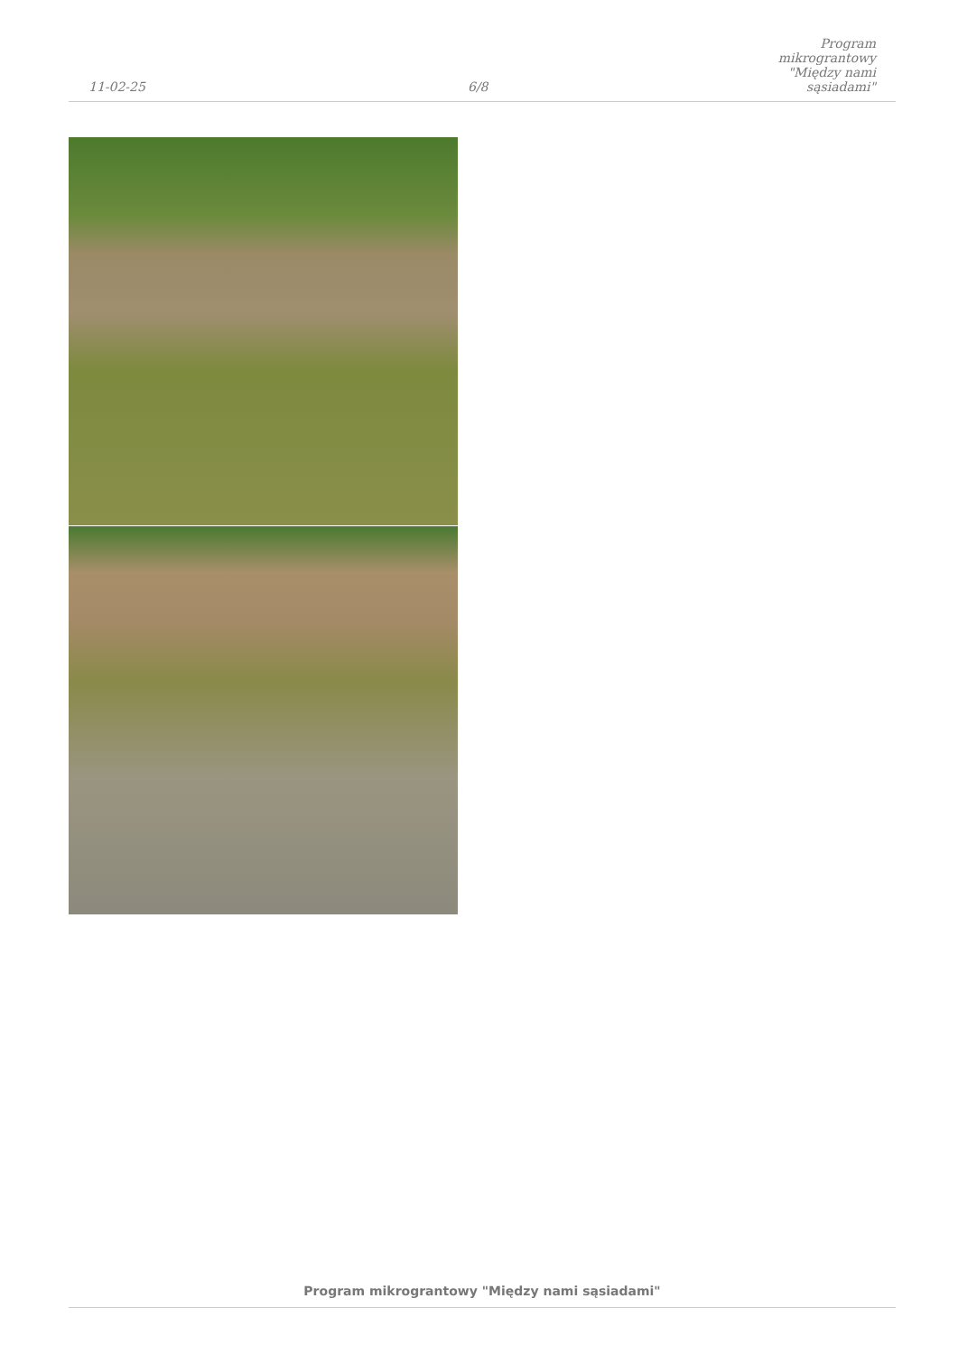11-02-25
6/8
Program mikrograntowy "Między nami sąsiadami"
Program mikrograntowy "Między nami sąsiadami"